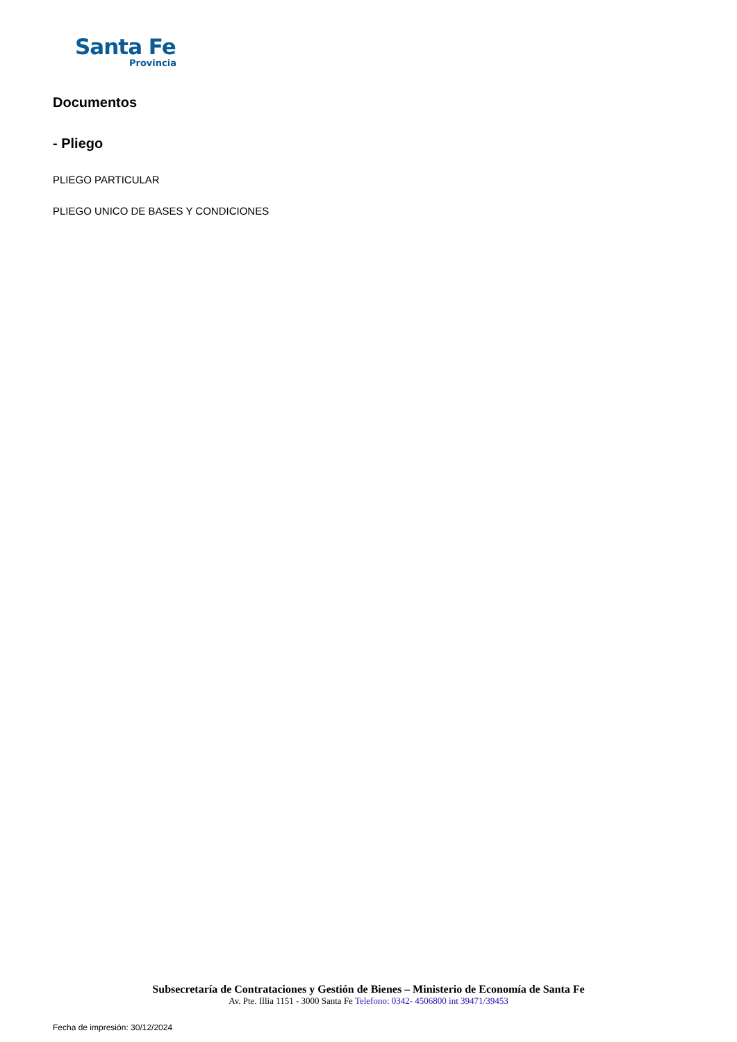Santa Fe
Provincia
Documentos
- Pliego
PLIEGO PARTICULAR
PLIEGO UNICO DE BASES Y CONDICIONES
Subsecretaría de Contrataciones y Gestión de Bienes – Ministerio de Economía de Santa Fe
Av. Pte. Illia 1151 - 3000 Santa Fe Telefono: 0342- 4506800 int 39471/39453
Fecha de impresión: 30/12/2024